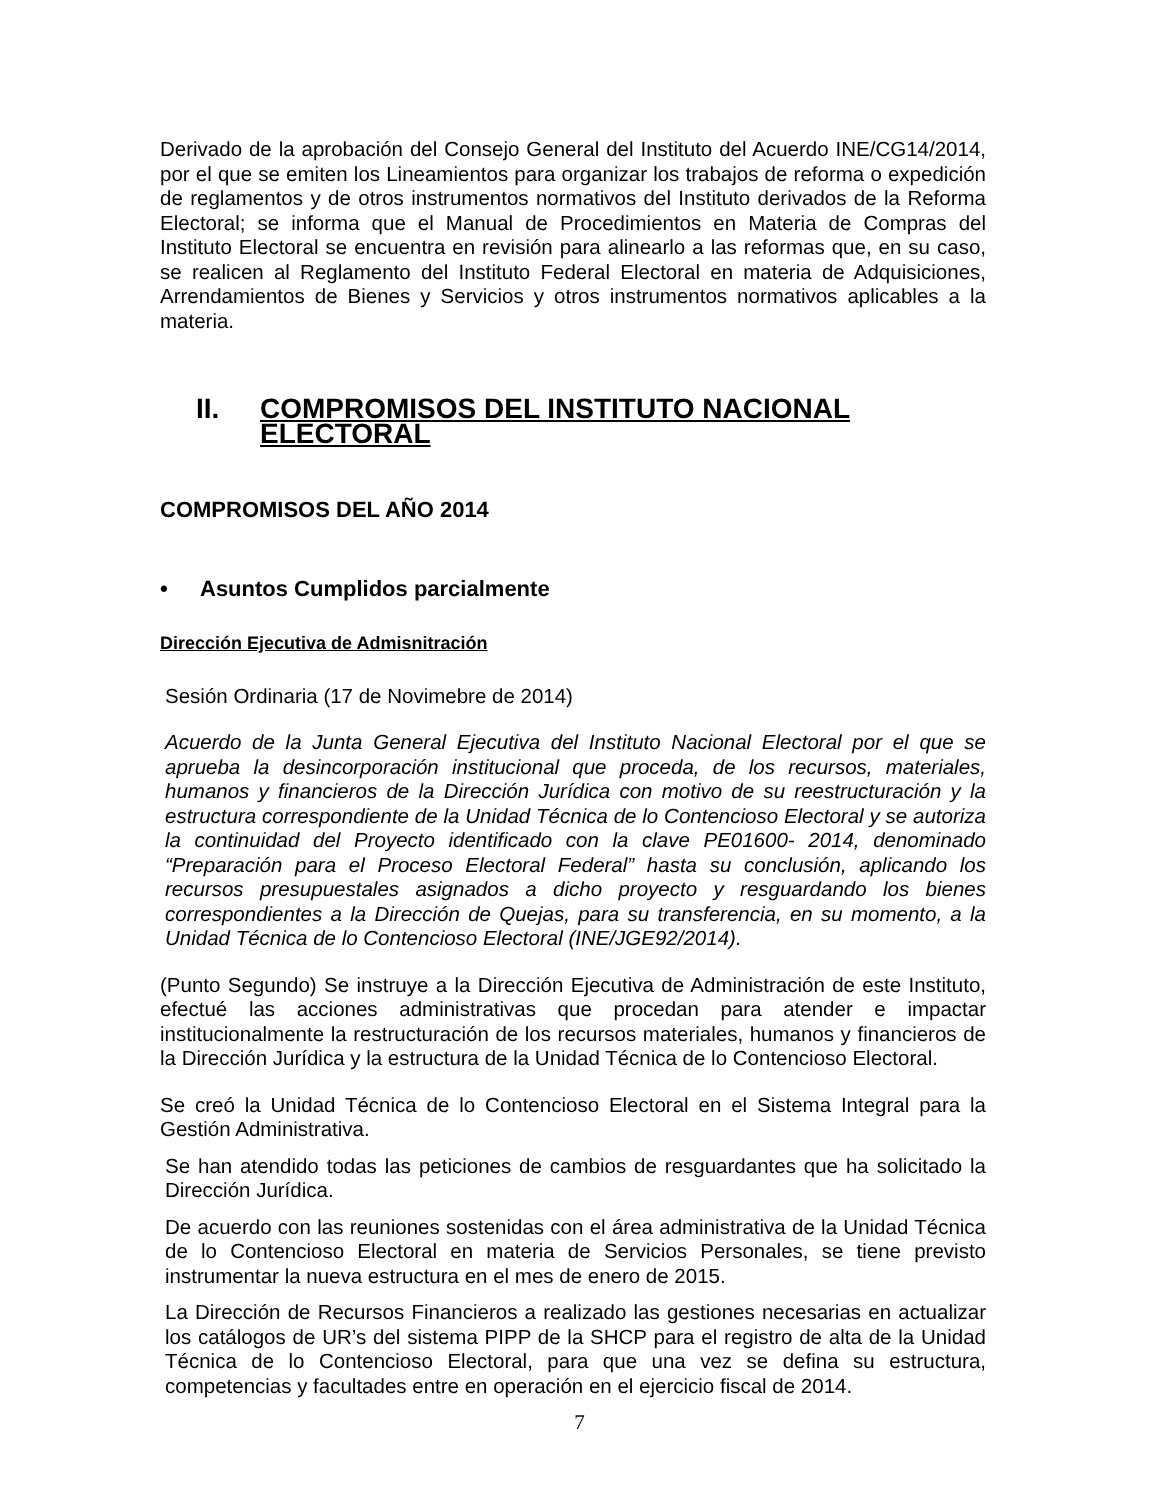Derivado de la aprobación del Consejo General del Instituto del Acuerdo INE/CG14/2014, por el que se emiten los Lineamientos para organizar los trabajos de reforma o expedición de reglamentos y de otros instrumentos normativos del Instituto derivados de la Reforma Electoral; se informa que el Manual de Procedimientos en Materia de Compras del Instituto Electoral se encuentra en revisión para alinearlo a las reformas que, en su caso, se realicen al Reglamento del Instituto Federal Electoral en materia de Adquisiciones, Arrendamientos de Bienes y Servicios y otros instrumentos normativos aplicables a la materia.
II. COMPROMISOS DEL INSTITUTO NACIONAL ELECTORAL
COMPROMISOS DEL AÑO 2014
• Asuntos Cumplidos parcialmente
Dirección Ejecutiva de Admisnitración
Sesión Ordinaria (17 de Novimebre de 2014)
Acuerdo de la Junta General Ejecutiva del Instituto Nacional Electoral por el que se aprueba la desincorporación institucional que proceda, de los recursos, materiales, humanos y financieros de la Dirección Jurídica con motivo de su reestructuración y la estructura correspondiente de la Unidad Técnica de lo Contencioso Electoral y se autoriza la continuidad del Proyecto identificado con la clave PE01600- 2014, denominado “Preparación para el Proceso Electoral Federal” hasta su conclusión, aplicando los recursos presupuestales asignados a dicho proyecto y resguardando los bienes correspondientes a la Dirección de Quejas, para su transferencia, en su momento, a la Unidad Técnica de lo Contencioso Electoral (INE/JGE92/2014).
(Punto Segundo) Se instruye a la Dirección Ejecutiva de Administración de este Instituto, efectué las acciones administrativas que procedan para atender e impactar institucionalmente la restructuración de los recursos materiales, humanos y financieros de la Dirección Jurídica y la estructura de la Unidad Técnica de lo Contencioso Electoral.
Se creó la Unidad Técnica de lo Contencioso Electoral en el Sistema Integral para la Gestión Administrativa.
Se han atendido todas las peticiones de cambios de resguardantes que ha solicitado la Dirección Jurídica.
De acuerdo con las reuniones sostenidas con el área administrativa de la Unidad Técnica de lo Contencioso Electoral en materia de Servicios Personales, se tiene previsto instrumentar la nueva estructura en el mes de enero de 2015.
La Dirección de Recursos Financieros a realizado las gestiones necesarias en actualizar los catálogos de UR’s del sistema PIPP de la SHCP para el registro de alta de la Unidad Técnica de lo Contencioso Electoral, para que una vez se defina su estructura, competencias y facultades entre en operación en el ejercicio fiscal de 2014.
7